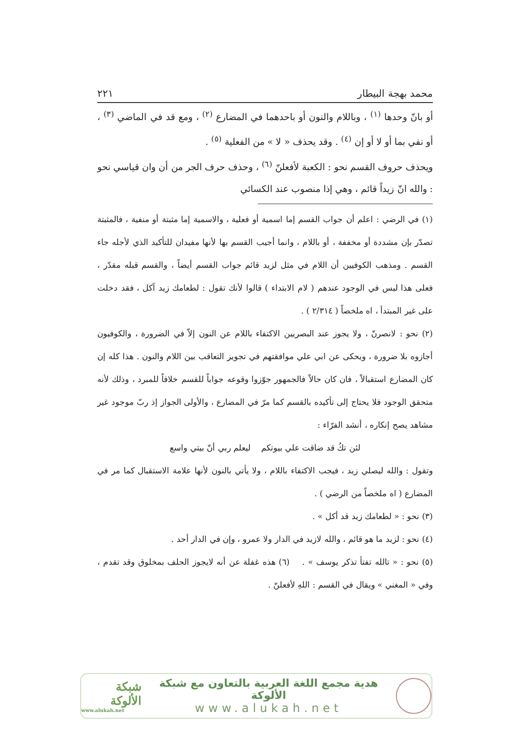محمد بهجة البيطار ٢٢١
أو بانّ وحدها <sup>(١)</sup> ، وباللام والنون أو باحدهما في المضارع <sup>(٢)</sup> ، ومع قد في الماضي <sup>(٣)</sup> ، أو نفي بما أو لا أو إن <sup>(٤)</sup> . وقد يحذف « لا » من الفعلية <sup>(٥)</sup> .
ويحذف حروف القسم نحو : الكعبة لأفعلنّ <sup>(٦)</sup> ، وحذف حرف الجر من أن وان قياسي نحو : والله انّ زيداً قائم ، وهي إذا منصوب عند الكسائي
(١) في الرضي : اعلم أن جواب القسم إما اسمية أو فعلية ، والاسمية إما مثبتة أو منفية ، فالمثبتة تصدّر بإن مشددة أو مخففة ، أو باللام ، وانما أجيب القسم بها لأنها مفيدان للتأكيد الذي لأجله جاء القسم . ومذهب الكوفيين أن اللام في مثل لزيد قائم جواب القسم أيضاً ، والقسم قبله مقدّر ، فعلى هذا ليس في الوجود عندهم ( لام الابتداء ) قالوا لأنك تقول : لطعامك زيد آكل ، فقد دخلت على غير المبتدأ ، اه ملخصاً ( ٢/٣١٤ ) .
(٢) نحو : لانصرنّ ، ولا يجوز عند البصريين الاكتفاء باللام عن النون إلاّ في الضرورة ، والكوفيون أجازوه بلا ضرورة ، ويحكى عن ابي علي موافقتهم في تجويز التعاقب بين اللام والنون . هذا كله إن كان المضارع استقبالاً ، فان كان حالاً فالجمهور جوّزوا وقوعه جواباً للقسم خلافاً للمبرد ، وذلك لأنه متحقق الوجود فلا يحتاج إلى تأكيده بالقسم كما مرّ في المضارع ، والأولى الجواز إذ ربّ موجود غير مشاهد يصح إنكاره ، أنشد الفرّاء :
لئن تكُ قد ضاقت علي بيوتكم ليعلم ربي أنّ بيتي واسع
وتقول : والله ليصلي زيد ، فيجب الاكتفاء باللام ، ولا يأتي بالنون لأنها علامة الاستقبال كما مر في المضارع ( اه ملخصاً من الرضي ) .
(٣) نحو : « لطعامك زيد قد أكل » .
(٤) نحو : لزيد ما هو قائم ، والله لازيد في الدار ولا عمرو ، وإن في الدار أحد .
(٥) نحو : « تالله تفتأ تذكر يوسف » . (٦) هذه غفلة عن أنه لايجوز الحلف بمخلوق وقد تقدم ، وفي « المغني » ويقال في القسم : اللهِ لأفعلنّ .
هدية مجمع اللغة العربية بالتعاون مع شبكة الألوكة
www.alukah.net
شبكة الألوكة
www.alukah.net